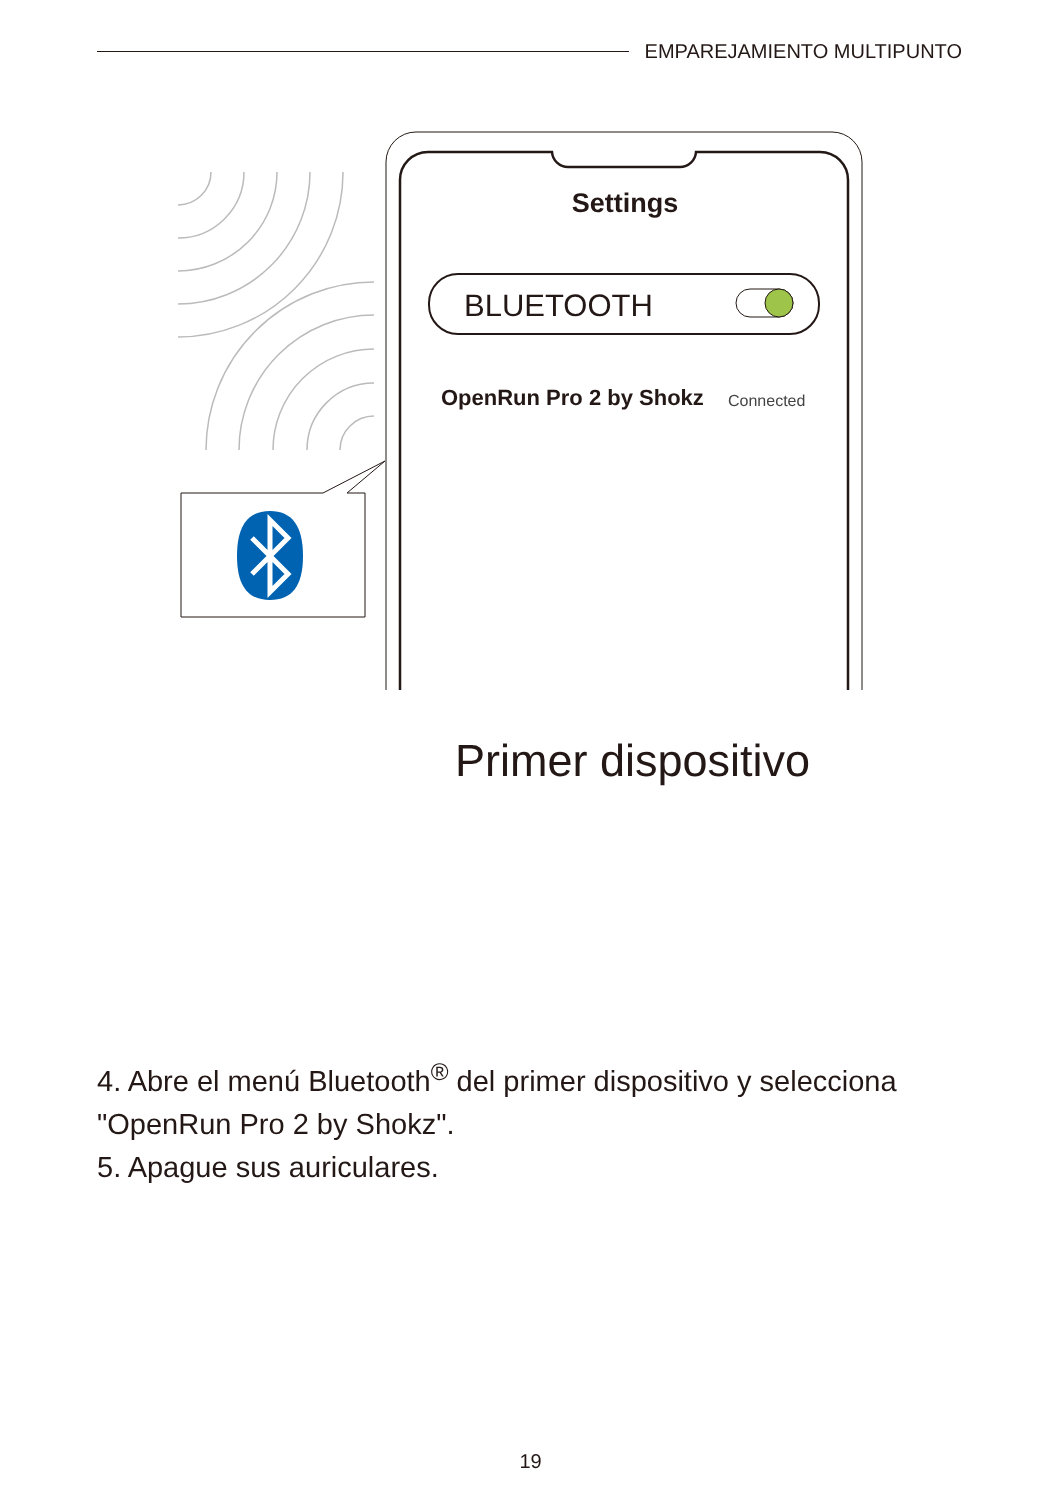EMPAREJAMIENTO MULTIPUNTO
Settings
BLUETOOTH
OpenRun Pro 2 by Shokz Connected
Primer dispositivo
4. Abre el menú Bluetooth<sup>®</sup> del primer dispositivo y selecciona "OpenRun Pro 2 by Shokz".
5. Apague sus auriculares.
19